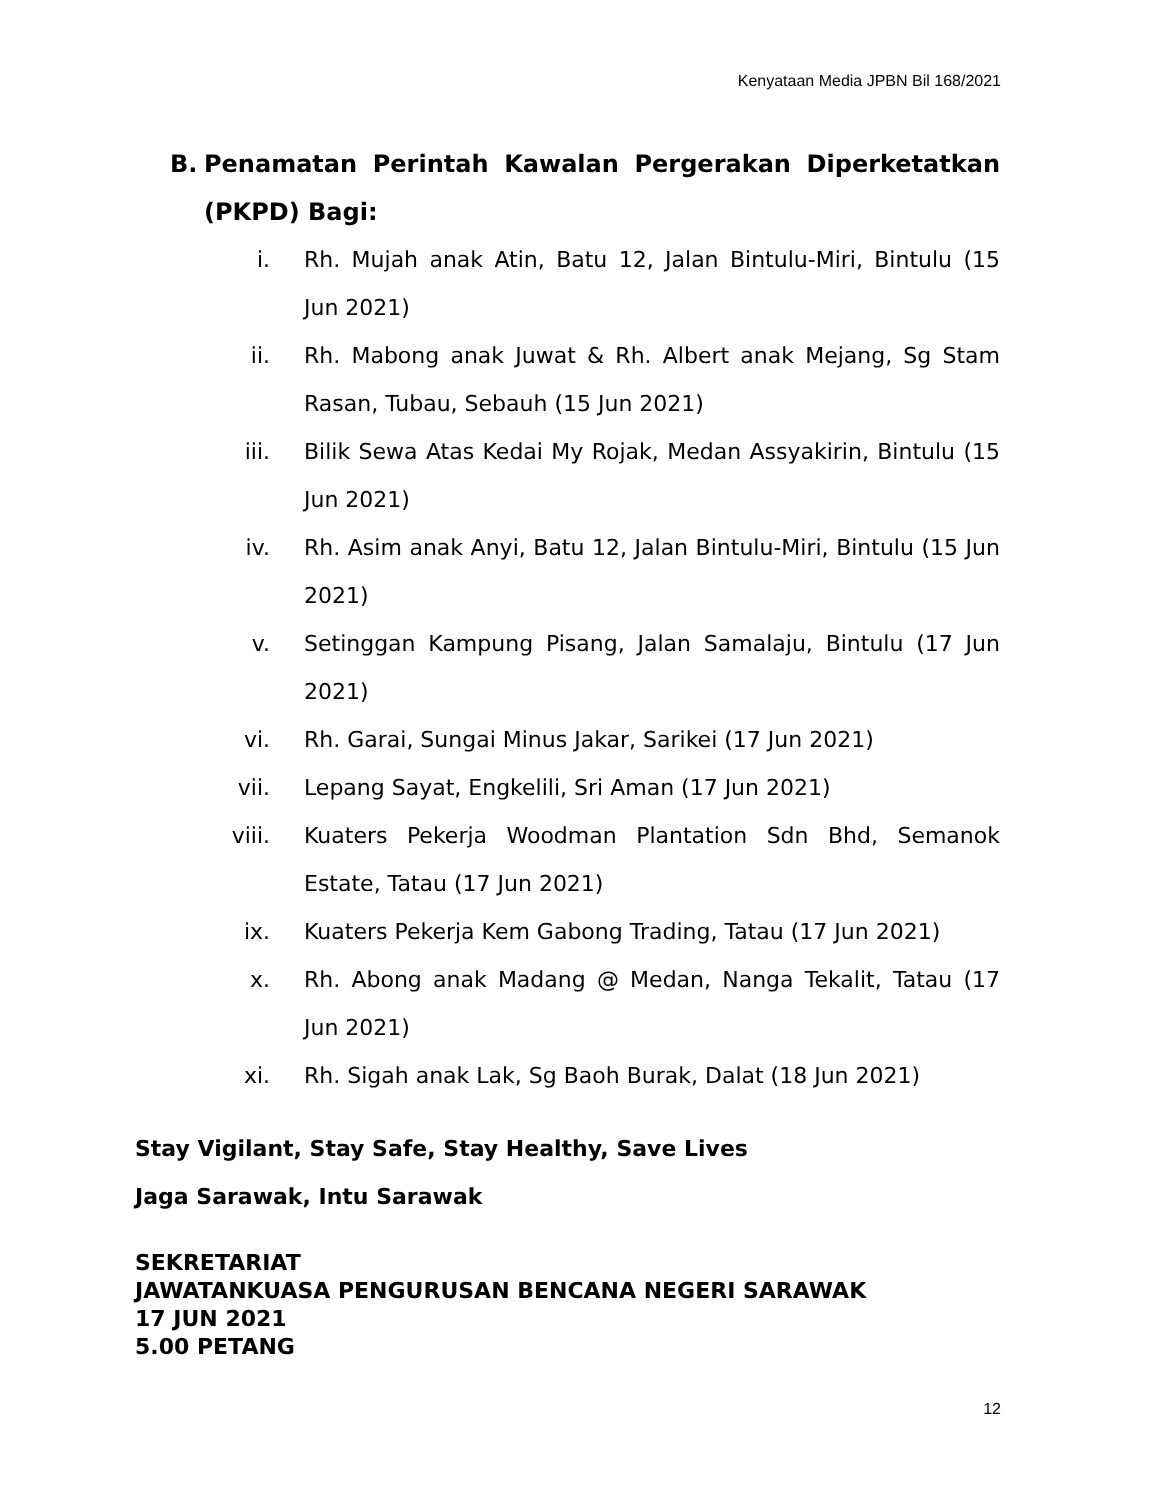Kenyataan Media JPBN Bil 168/2021
B. Penamatan Perintah Kawalan Pergerakan Diperketatkan (PKPD) Bagi:
i. Rh. Mujah anak Atin, Batu 12, Jalan Bintulu-Miri, Bintulu (15 Jun 2021)
ii. Rh. Mabong anak Juwat & Rh. Albert anak Mejang, Sg Stam Rasan, Tubau, Sebauh (15 Jun 2021)
iii. Bilik Sewa Atas Kedai My Rojak, Medan Assyakirin, Bintulu (15 Jun 2021)
iv. Rh. Asim anak Anyi, Batu 12, Jalan Bintulu-Miri, Bintulu (15 Jun 2021)
v. Setinggan Kampung Pisang, Jalan Samalaju, Bintulu (17 Jun 2021)
vi. Rh. Garai, Sungai Minus Jakar, Sarikei (17 Jun 2021)
vii. Lepang Sayat, Engkelili, Sri Aman (17 Jun 2021)
viii. Kuaters Pekerja Woodman Plantation Sdn Bhd, Semanok Estate, Tatau (17 Jun 2021)
ix. Kuaters Pekerja Kem Gabong Trading, Tatau (17 Jun 2021)
x. Rh. Abong anak Madang @ Medan, Nanga Tekalit, Tatau (17 Jun 2021)
xi. Rh. Sigah anak Lak, Sg Baoh Burak, Dalat (18 Jun 2021)
Stay Vigilant, Stay Safe, Stay Healthy, Save Lives
Jaga Sarawak, Intu Sarawak
SEKRETARIAT
JAWATANKUASA PENGURUSAN BENCANA NEGERI SARAWAK
17 JUN 2021
5.00 PETANG
12